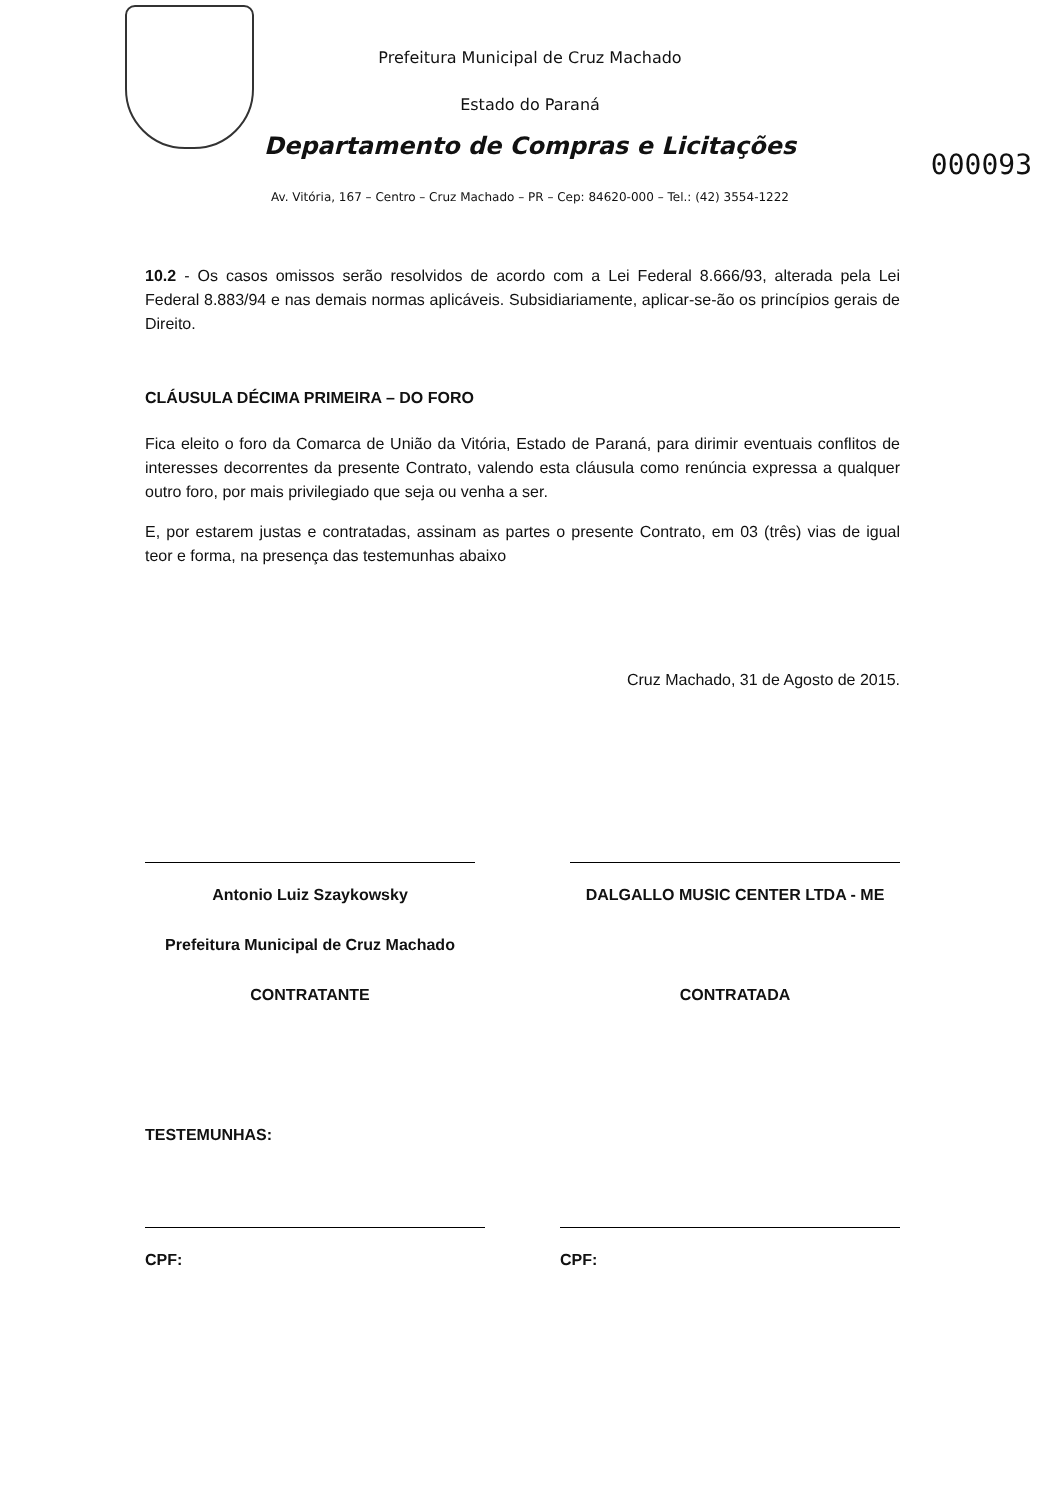000093
Prefeitura Municipal de Cruz Machado
Estado do Paraná
Departamento de Compras e Licitações
Av. Vitória, 167 – Centro – Cruz Machado – PR – Cep: 84620-000 – Tel.: (42) 3554-1222
10.2 - Os casos omissos serão resolvidos de acordo com a Lei Federal 8.666/93, alterada pela Lei Federal 8.883/94 e nas demais normas aplicáveis. Subsidiariamente, aplicar-se-ão os princípios gerais de Direito.
CLÁUSULA DÉCIMA PRIMEIRA – DO FORO
Fica eleito o foro da Comarca de União da Vitória, Estado de Paraná, para dirimir eventuais conflitos de interesses decorrentes da presente Contrato, valendo esta cláusula como renúncia expressa a qualquer outro foro, por mais privilegiado que seja ou venha a ser.
E, por estarem justas e contratadas, assinam as partes o presente Contrato, em 03 (três) vias de igual teor e forma, na presença das testemunhas abaixo
Cruz Machado, 31 de Agosto de 2015.
Antonio Luiz Szaykowsky
Prefeitura Municipal de Cruz Machado
CONTRATANTE
DALGALLO MUSIC CENTER LTDA - ME
CONTRATADA
TESTEMUNHAS:
CPF: CPF: